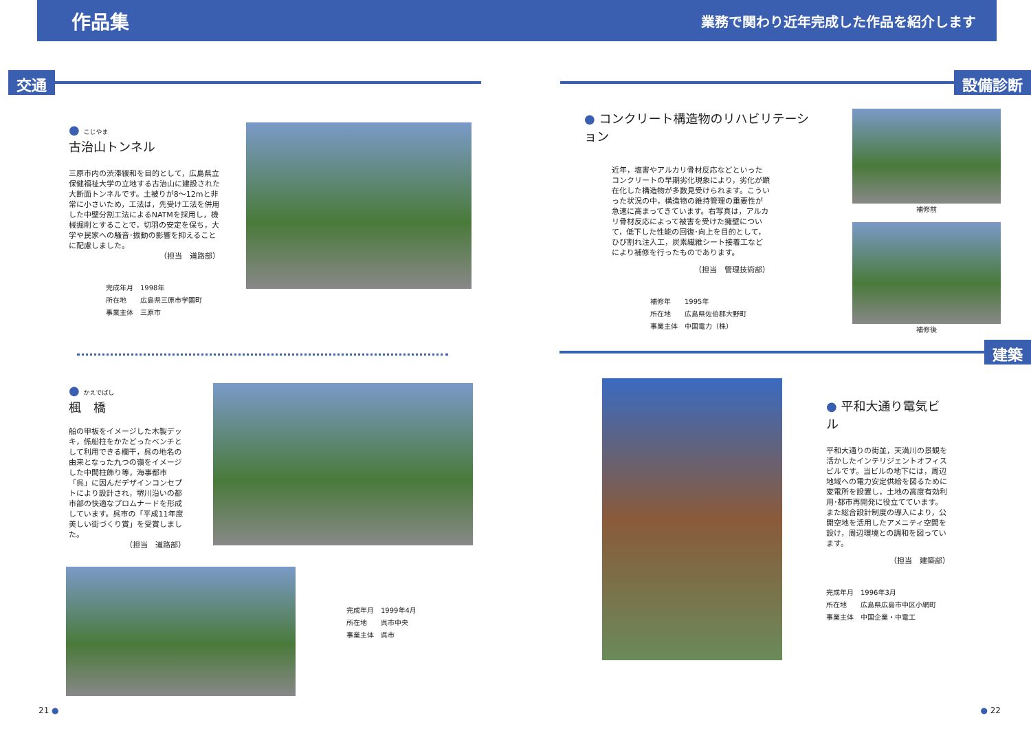作品集
交通
● こじやま
古治山トンネル
三原市内の渋滞緩和を目的として，広島県立保健福祉大学の立地する古治山に建設された大断面トンネルです。土被りが8〜12mと非常に小さいため，工法は，先受け工法を併用した中壁分割工法によるNATMを採用し，機械掘削とすることで，切羽の安定を保ち，大学や民家への騒音･振動の影響を抑えることに配慮しました。
（担当　道路部）
完成年月　1998年
所在地　　広島県三原市学園町
事業主体　三原市
● かえでばし
楓　橋
船の甲板をイメージした木製デッキ，係船柱をかたどったベンチとして利用できる欄干，呉の地名の由来となった九つの嶺をイメージした中間柱飾り等，海事都市「呉」に因んだデザインコンセプトにより設計され，堺川沿いの都市部の快適なプロムナードを形成しています。呉市の「平成11年度美しい街づくり賞」を受賞しました。
（担当　道路部）
完成年月　1999年4月
所在地　　呉市中央
事業主体　呉市
21 ●
業務で関わり近年完成した作品を紹介します
設備診断
● コンクリート構造物のリハビリテーション
近年，塩害やアルカリ骨材反応などといったコンクリートの早期劣化現象により，劣化が顕在化した構造物が多数見受けられます。こういった状況の中，構造物の維持管理の重要性が急速に高まってきています。右写真は，アルカリ骨材反応によって被害を受けた擁壁について，低下した性能の回復･向上を目的として，ひび割れ注入工，炭素繊維シート接着工などにより補修を行ったものであります。
（担当　管理技術部）
補修年　　1995年
所在地　　広島県佐伯郡大野町
事業主体　中国電力（株）
補修前
補修後
建築
● 平和大通り電気ビル
平和大通りの街並，天満川の景観を活かしたインテリジェントオフィスビルです。当ビルの地下には，周辺地域への電力安定供給を図るために変電所を設置し，土地の高度有効利用･都市再開発に役立てています。また総合設計制度の導入により，公開空地を活用したアメニティ空間を設け，周辺環境との調和を図っています。
（担当　建築部）
完成年月　1996年3月
所在地　　広島県広島市中区小網町
事業主体　中国企業・中電工
● 22